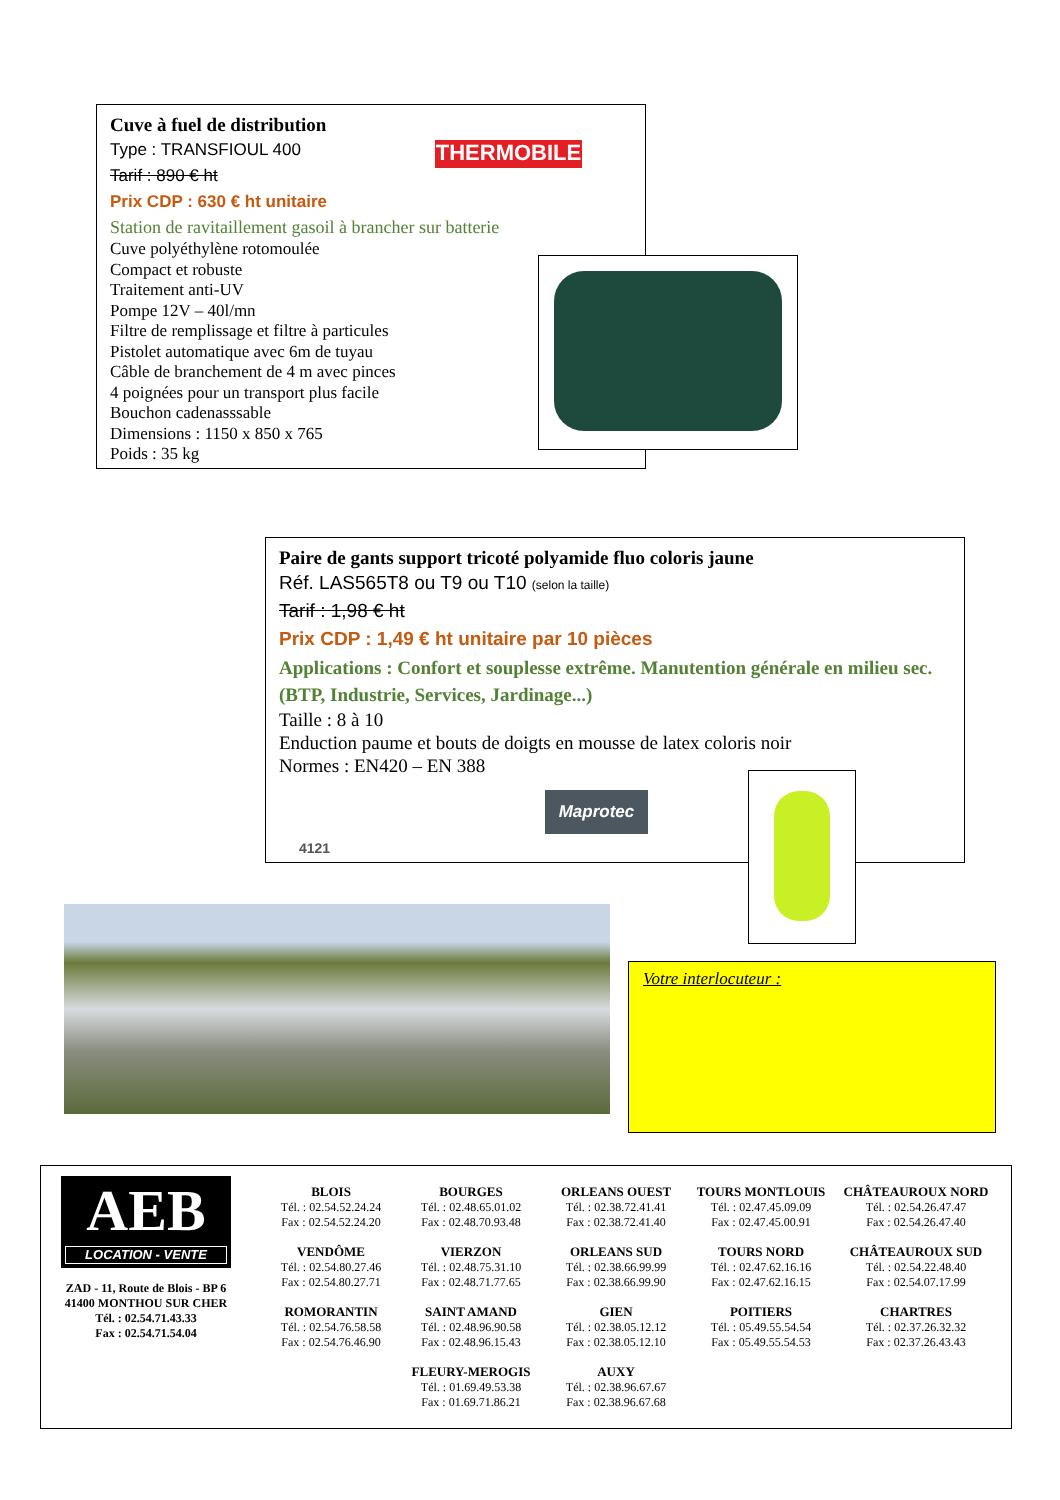Cuve à fuel de distribution
Type : TRANSFIOUL 400
Tarif : 890 € ht
Prix CDP : 630 € ht unitaire
Station de ravitaillement gasoil à brancher sur batterie
Cuve polyéthylène rotomoulée
Compact et robuste
Traitement anti-UV
Pompe 12V – 40l/mn
Filtre de remplissage et filtre à particules
Pistolet automatique avec 6m de tuyau
Câble de branchement de 4 m avec pinces
4 poignées pour un transport plus facile
Bouchon cadenasssable
Dimensions : 1150 x 850 x 765
Poids : 35 kg
THERMOBILE
Paire de gants support tricoté polyamide fluo coloris jaune
Réf. LAS565T8 ou T9 ou T10 (selon la taille)
Tarif : 1,98 € ht
Prix CDP : 1,49 € ht unitaire par 10 pièces
Applications : Confort et souplesse extrême. Manutention générale en milieu sec. (BTP, Industrie, Services, Jardinage...)
Taille : 8 à 10
Enduction paume et bouts de doigts en mousse de latex coloris noir
Normes : EN420 – EN 388
4121
Maprotec
Votre interlocuteur :
AEB
LOCATION - VENTE
ZAD - 11, Route de Blois - BP 6
41400 MONTHOU SUR CHER
Tél. : 02.54.71.43.33
Fax : 02.54.71.54.04
BLOIS
Tél. : 02.54.52.24.24
Fax : 02.54.52.24.20
VENDÔME
Tél. : 02.54.80.27.46
Fax : 02.54.80.27.71
ROMORANTIN
Tél. : 02.54.76.58.58
Fax : 02.54.76.46.90
BOURGES
Tél. : 02.48.65.01.02
Fax : 02.48.70.93.48
VIERZON
Tél. : 02.48.75.31.10
Fax : 02.48.71.77.65
SAINT AMAND
Tél. : 02.48.96.90.58
Fax : 02.48.96.15.43
FLEURY-MEROGIS
Tél. : 01.69.49.53.38
Fax : 01.69.71.86.21
ORLEANS OUEST
Tél. : 02.38.72.41.41
Fax : 02.38.72.41.40
ORLEANS SUD
Tél. : 02.38.66.99.99
Fax : 02.38.66.99.90
GIEN
Tél. : 02.38.05.12.12
Fax : 02.38.05.12.10
AUXY
Tél. : 02.38.96.67.67
Fax : 02.38.96.67.68
TOURS MONTLOUIS
Tél. : 02.47.45.09.09
Fax : 02.47.45.00.91
TOURS NORD
Tél. : 02.47.62.16.16
Fax : 02.47.62.16.15
POITIERS
Tél. : 05.49.55.54.54
Fax : 05.49.55.54.53
CHÂTEAUROUX NORD
Tél. : 02.54.26.47.47
Fax : 02.54.26.47.40
CHÂTEAUROUX SUD
Tél. : 02.54.22.48.40
Fax : 02.54.07.17.99
CHARTRES
Tél. : 02.37.26.32.32
Fax : 02.37.26.43.43